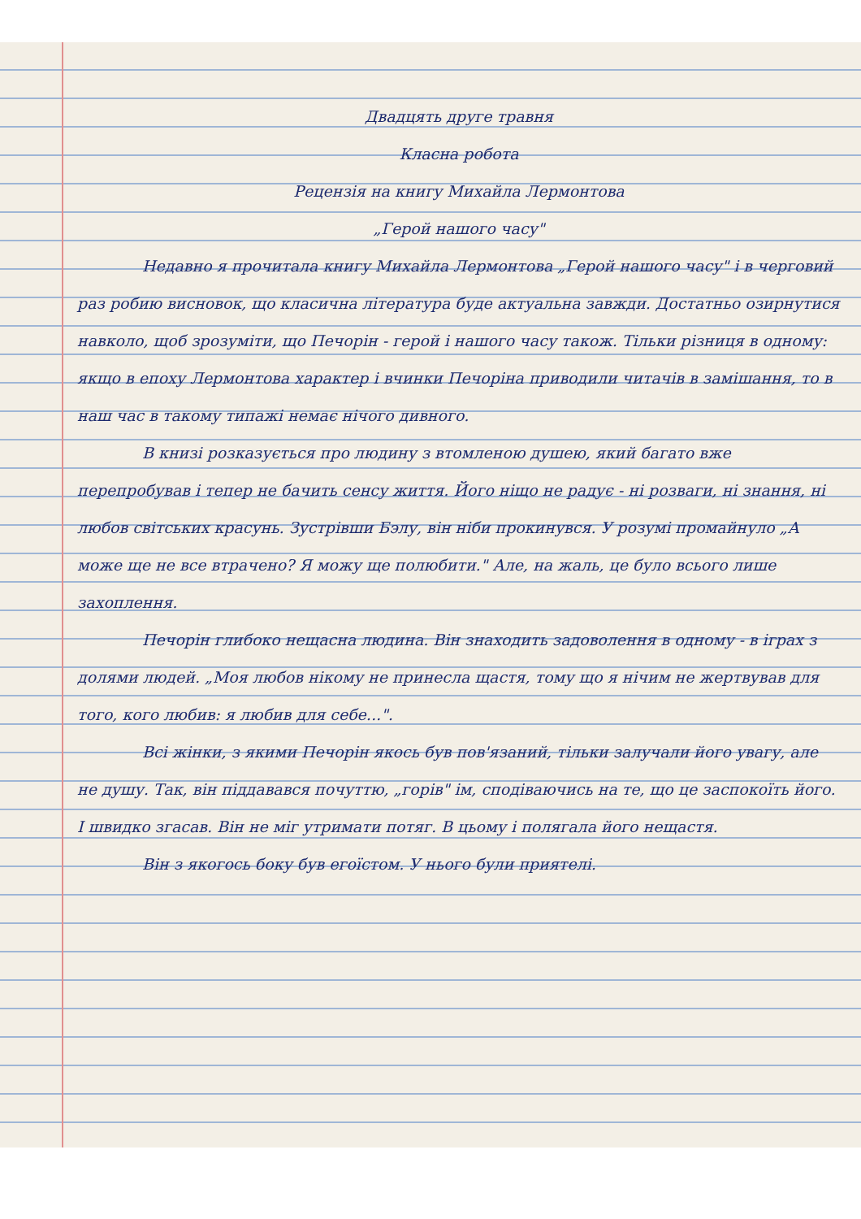Двадцять друге травня
Класна робота
Рецензія на книгу Михайла Лермонтова
„Герой нашого часу"
Недавно я прочитала книгу Михайла Лермонтова „Герой нашого часу" і в черговий раз робию висновок, що класична література буде актуальна завжди. Достатньо озирнутися навколо, щоб зрозуміти, що Печорін - герой і нашого часу також. Тільки різниця в одному: якщо в епоху Лермонтова характер і вчинки Печоріна приводили читачів в замішання, то в наш час в такому типажі немає нічого дивного.
В книзі розказується про людину з втомленою душею, який багато вже перепробував і тепер не бачить сенсу життя. Його ніщо не радує - ні розваги, ні знання, ні любов світських красунь. Зустрівши Бэлу, він ніби прокинувся. У розумі промайнуло „А може ще не все втрачено? Я можу ще полюбити." Але, на жаль, це було всього лише захоплення.
Печорін глибоко нещасна людина. Він знаходить задоволення в одному - в іграх з долями людей. „Моя любов нікому не принесла щастя, тому що я нічим не жертвував для того, кого любив: я любив для себе...".
Всі жінки, з якими Печорін якось був пов'язаний, тільки залучали його увагу, але не душу. Так, він піддавався почуттю, „горів" ім, сподіваючись на те, що це заспокоїть його. І швидко згасав. Він не міг утримати потяг. В цьому і полягала його нещастя.
Він з якогось боку був егоїстом. У нього були приятелі.